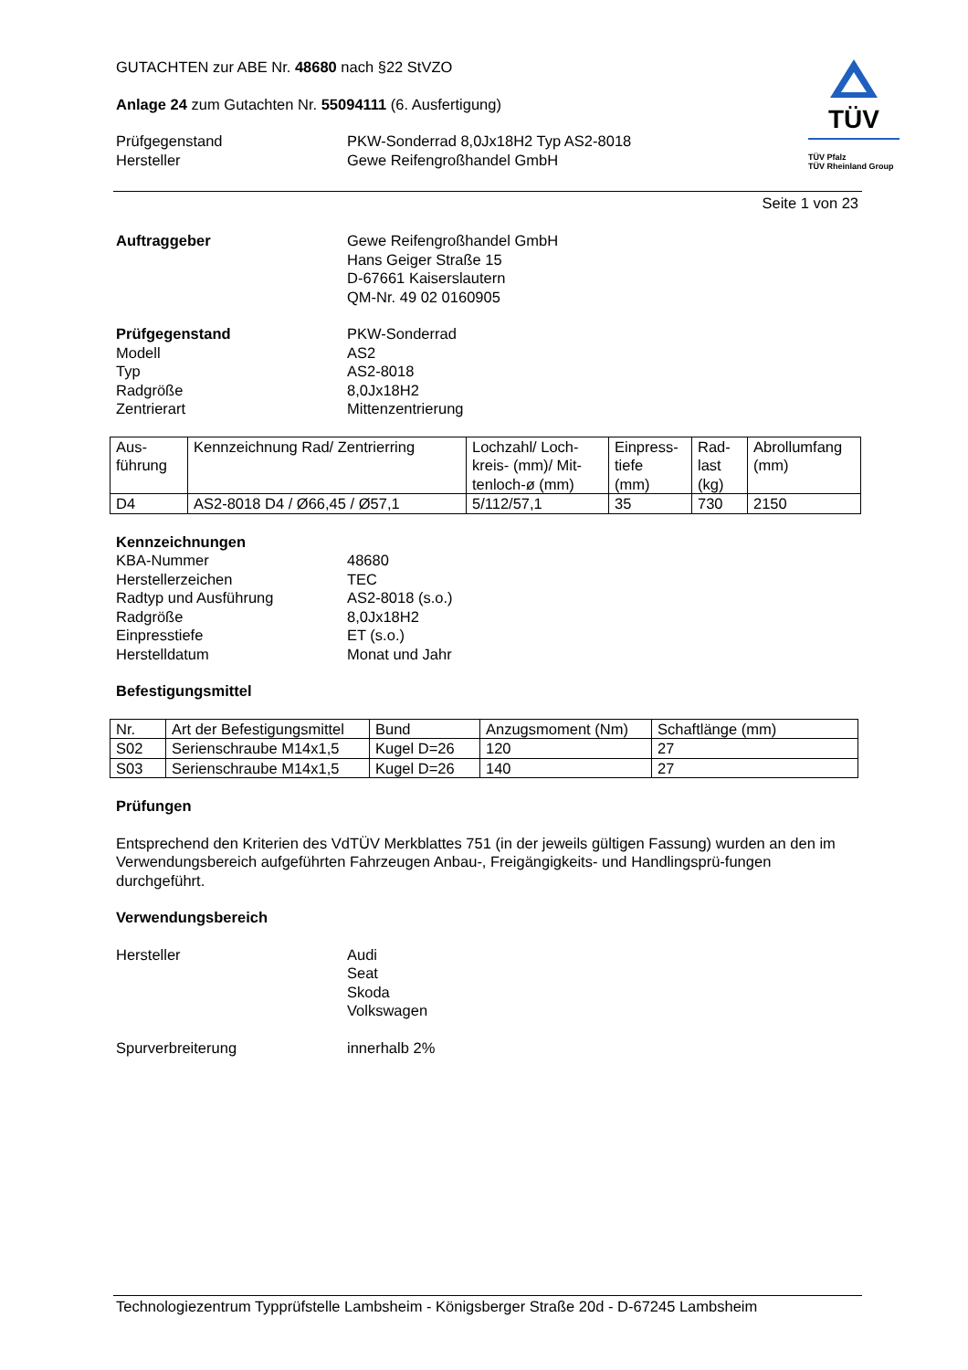GUTACHTEN zur ABE Nr. 48680 nach §22 StVZO
Anlage 24 zum Gutachten Nr. 55094111 (6. Ausfertigung)
Prüfgegenstand
Hersteller
PKW-Sonderrad 8,0Jx18H2 Typ AS2-8018
Gewe Reifengroßhandel GmbH
TÜV
TÜV Pfalz
TÜV Rheinland Group
Seite 1 von 23
Auftraggeber Gewe Reifengroßhandel GmbH
Hans Geiger Straße 15
D-67661 Kaiserslautern
QM-Nr. 49 02 0160905
Prüfgegenstand
Modell
Typ
Radgröße
Zentrierart
PKW-Sonderrad
AS2
AS2-8018
8,0Jx18H2
Mittenzentrierung
| Aus- führung | Kennzeichnung Rad/ Zentrierring | Lochzahl/ Loch- kreis- (mm)/ Mit- tenloch-ø (mm) | Einpress- tiefe (mm) | Rad- last (kg) | Abrollumfang (mm) |
| D4 | AS2-8018 D4 / Ø66,45 / Ø57,1 | 5/112/57,1 | 35 | 730 | 2150 |
Kennzeichnungen
KBA-Nummer
Herstellerzeichen
Radtyp und Ausführung
Radgröße
Einpresstiefe
Herstelldatum
48680
TEC
AS2-8018 (s.o.)
8,0Jx18H2
ET (s.o.)
Monat und Jahr
Befestigungsmittel
| Nr. | Art der Befestigungsmittel | Bund | Anzugsmoment (Nm) | Schaftlänge (mm) |
| S02 | Serienschraube M14x1,5 | Kugel D=26 | 120 | 27 |
| S03 | Serienschraube M14x1,5 | Kugel D=26 | 140 | 27 |
Prüfungen
Entsprechend den Kriterien des VdTÜV Merkblattes 751 (in der jeweils gültigen Fassung) wurden an den im Verwendungsbereich aufgeführten Fahrzeugen Anbau-, Freigängigkeits- und Handlingsprü-fungen durchgeführt.
Verwendungsbereich
Hersteller Audi
Seat
Skoda
Volkswagen
Spurverbreiterung innerhalb 2%
Technologiezentrum Typprüfstelle Lambsheim - Königsberger Straße 20d - D-67245 Lambsheim